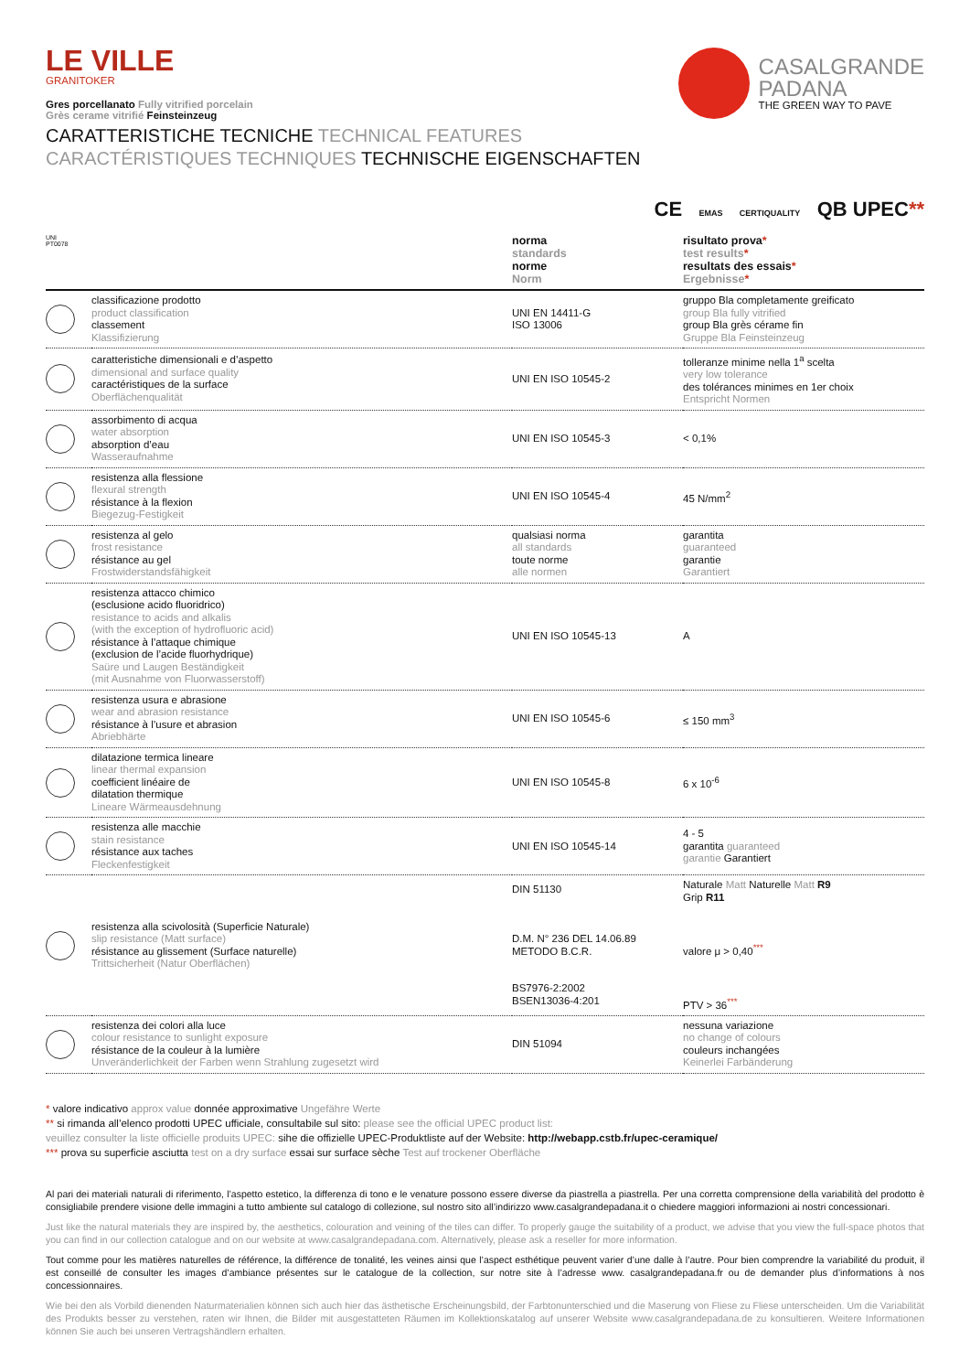LE VILLE
GRANITOKER
Gres porcellanato Fully vitrified porcelain
Grès cerame vitrifié Feinsteinzeug
CASALGRANDE
PADANA
THE GREEN WAY TO PAVE
CARATTERISTICHE TECNICHE TECHNICAL FEATURES
CARACTÉRISTIQUES TECHNIQUES TECHNISCHE EIGENSCHAFTEN
CE EMAS CERTIQUALITY QB UPEC**
| UNI PT0078 | | norma standards norme Norm | risultato prova * test results * resultats des essais * Ergebnisse * |
| --- | --- | --- | --- |
| | classificazione prodotto product classification classement Klassifizierung | UNI EN 14411-G ISO 13006 | gruppo Bla completamente greificato group Bla fully vitrified group Bla grès cérame fin Gruppe Bla Feinsteinzeug |
| | caratteristiche dimensionali e d’aspetto dimensional and surface quality caractéristiques de la surface Oberflächenqualität | UNI EN ISO 10545-2 | tolleranze minime nella 1<sup>a</sup> scelta very low tolerance des tolérances minimes en 1er choix Entspricht Normen |
| | assorbimento di acqua water absorption absorption d’eau Wasseraufnahme | UNI EN ISO 10545-3 | < 0,1% |
| | resistenza alla flessione flexural strength résistance à la flexion Biegezug-Festigkeit | UNI EN ISO 10545-4 | 45 N/mm<sup>2</sup> |
| | resistenza al gelo frost resistance résistance au gel Frostwiderstandsfähigkeit | qualsiasi norma all standards toute norme alle normen | garantita guaranteed garantie Garantiert |
| | resistenza attacco chimico (esclusione acido fluoridrico) resistance to acids and alkalis (with the exception of hydrofluoric acid) résistance à l’attaque chimique (exclusion de l’acide fluorhydrique) Saüre und Laugen Beständigkeit (mit Ausnahme von Fluorwasserstoff) | UNI EN ISO 10545-13 | A |
| | resistenza usura e abrasione wear and abrasion resistance résistance à l’usure et abrasion Abriebhärte | UNI EN ISO 10545-6 | ≤ 150 mm<sup>3</sup> |
| | dilatazione termica lineare linear thermal expansion coefficient linéaire de dilatation thermique Lineare Wärmeausdehnung | UNI EN ISO 10545-8 | 6 x 10<sup>-6</sup> |
| | resistenza alle macchie stain resistance résistance aux taches Fleckenfestigkeit | UNI EN ISO 10545-14 | 4 - 5 garantita guaranteed garantie Garantiert |
| | resistenza alla scivolosità (Superficie Naturale) slip resistance (Matt surface) résistance au glissement (Surface naturelle) Trittsicherheit (Natur Oberflächen) | DIN 51130 D.M. N° 236 DEL 14.06.89 METODO B.C.R. BS7976-2:2002 BSEN13036-4:201 | Naturale Matt Naturelle Matt R9 Grip R11 valore μ > 0,40<sup>***</sup> PTV > 36<sup>***</sup> |
| | resistenza dei colori alla luce colour resistance to sunlight exposure résistance de la couleur à la lumière Unveränderlichkeit der Farben wenn Strahlung zugesetzt wird | DIN 51094 | nessuna variazione no change of colours couleurs inchangées Keinerlei Farbänderung |
* valore indicativo approx value donnée approximative Ungefähre Werte
** si rimanda all’elenco prodotti UPEC ufficiale, consultabile sul sito: please see the official UPEC product list:
veuillez consulter la liste officielle produits UPEC: sihe die offizielle UPEC-Produktliste auf der Website: http://webapp.cstb.fr/upec-ceramique/
*** prova su superficie asciutta test on a dry surface essai sur surface sèche Test auf trockener Oberfläche
Al pari dei materiali naturali di riferimento, l’aspetto estetico, la differenza di tono e le venature possono essere diverse da piastrella a piastrella. Per una corretta comprensione della variabilità del prodotto è consigliabile prendere visione delle immagini a tutto ambiente sul catalogo di collezione, sul nostro sito all’indirizzo www.casalgrandepadana.it o chiedere maggiori informazioni ai nostri concessionari.
Just like the natural materials they are inspired by, the aesthetics, colouration and veining of the tiles can differ. To properly gauge the suitability of a product, we advise that you view the full-space photos that you can find in our collection catalogue and on our website at www.casalgrandepadana.com. Alternatively, please ask a reseller for more information.
Tout comme pour les matières naturelles de référence, la différence de tonalité, les veines ainsi que l’aspect esthétique peuvent varier d’une dalle à l’autre. Pour bien comprendre la variabilité du produit, il est conseillé de consulter les images d’ambiance présentes sur le catalogue de la collection, sur notre site à l’adresse www. casalgrandepadana.fr ou de demander plus d’informations à nos concessionnaires.
Wie bei den als Vorbild dienenden Naturmaterialien können sich auch hier das ästhetische Erscheinungsbild, der Farbtonunterschied und die Maserung von Fliese zu Fliese unterscheiden. Um die Variabilität des Produkts besser zu verstehen, raten wir Ihnen, die Bilder mit ausgestatteten Räumen im Kollektionskatalog auf unserer Website www.casalgrandepadana.de zu konsultieren. Weitere Informationen können Sie auch bei unseren Vertragshändlern erhalten.